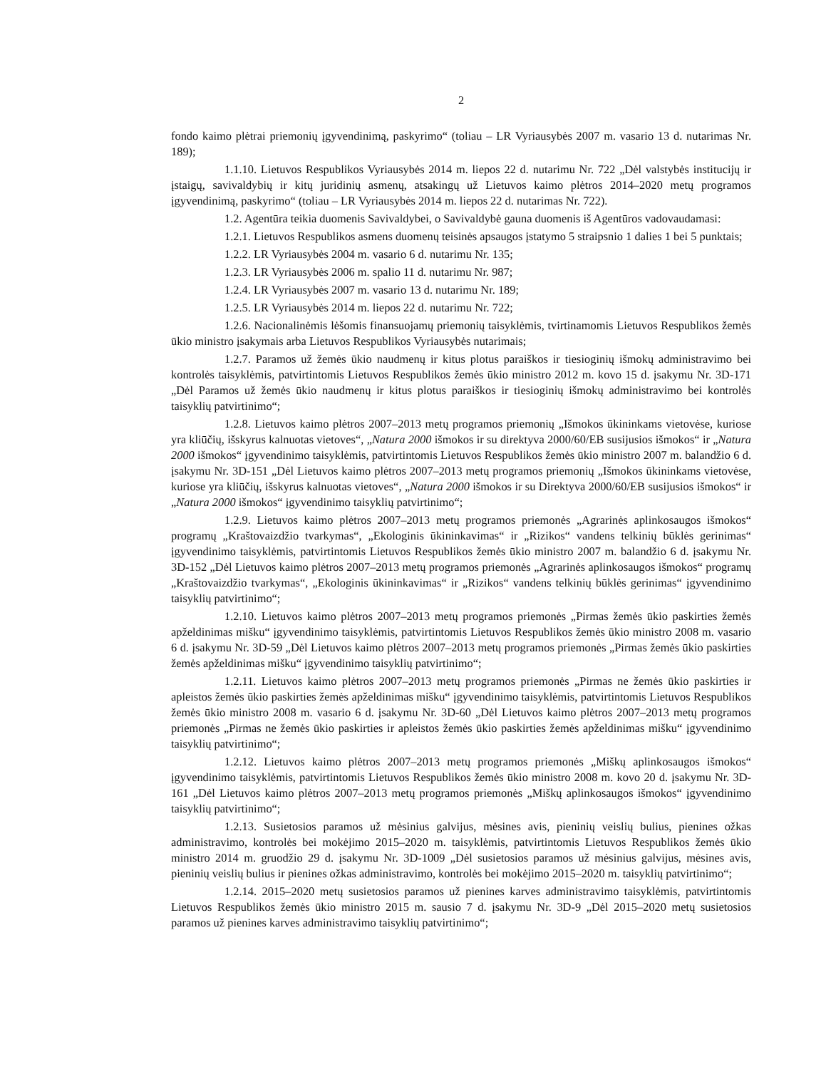2
fondo kaimo plėtrai priemonių įgyvendinimą, paskyrimo“ (toliau – LR Vyriausybės 2007 m. vasario 13 d. nutarimas Nr. 189);
1.1.10. Lietuvos Respublikos Vyriausybės 2014 m. liepos 22 d. nutarimu Nr. 722 „Dėl valstybės institucijų ir įstaigų, savivaldybių ir kitų juridinių asmenų, atsakingų už Lietuvos kaimo plėtros 2014–2020 metų programos įgyvendinimą, paskyrimo“ (toliau – LR Vyriausybės 2014 m. liepos 22 d. nutarimas Nr. 722).
1.2. Agentūra teikia duomenis Savivaldybei, o Savivaldybė gauna duomenis iš Agentūros vadovaudamasi:
1.2.1. Lietuvos Respublikos asmens duomenų teisinės apsaugos įstatymo 5 straipsnio 1 dalies 1 bei 5 punktais;
1.2.2. LR Vyriausybės 2004 m. vasario 6 d. nutarimu Nr. 135;
1.2.3. LR Vyriausybės 2006 m. spalio 11 d. nutarimu Nr. 987;
1.2.4. LR Vyriausybės 2007 m. vasario 13 d. nutarimu Nr. 189;
1.2.5. LR Vyriausybės 2014 m. liepos 22 d. nutarimu Nr. 722;
1.2.6. Nacionalinėmis lėšomis finansuojamų priemonių taisyklėmis, tvirtinamomis Lietuvos Respublikos žemės ūkio ministro įsakymais arba Lietuvos Respublikos Vyriausybės nutarimais;
1.2.7. Paramos už žemės ūkio naudmenų ir kitus plotus paraiškos ir tiesioginių išmokų administravimo bei kontrolės taisyklėmis, patvirtintomis Lietuvos Respublikos žemės ūkio ministro 2012 m. kovo 15 d. įsakymu Nr. 3D-171 „Dėl Paramos už žemės ūkio naudmenų ir kitus plotus paraiškos ir tiesioginių išmokų administravimo bei kontrolės taisyklių patvirtinimo“;
1.2.8. Lietuvos kaimo plėtros 2007–2013 metų programos priemonių „Išmokos ūkininkams vietovėse, kuriose yra kliūčių, išskyrus kalnuotas vietoves“, „Natura 2000 išmokos ir su direktyva 2000/60/EB susijusios išmokos“ ir „Natura 2000 išmokos“ įgyvendinimo taisyklėmis, patvirtintomis Lietuvos Respublikos žemės ūkio ministro 2007 m. balandžio 6 d. įsakymu Nr. 3D-151 „Dėl Lietuvos kaimo plėtros 2007–2013 metų programos priemonių „Išmokos ūkininkams vietovėse, kuriose yra kliūčių, išskyrus kalnuotas vietoves“, „Natura 2000 išmokos ir su Direktyva 2000/60/EB susijusios išmokos“ ir „Natura 2000 išmokos“ įgyvendinimo taisyklių patvirtinimo“;
1.2.9. Lietuvos kaimo plėtros 2007–2013 metų programos priemonės „Agrarinės aplinkosaugos išmokos“ programų „Kraštovaizdžio tvarkymas“, „Ekologinis ūkininkavimas“ ir „Rizikos“ vandens telkinių būklės gerinimas“ įgyvendinimo taisyklėmis, patvirtintomis Lietuvos Respublikos žemės ūkio ministro 2007 m. balandžio 6 d. įsakymu Nr. 3D-152 „Dėl Lietuvos kaimo plėtros 2007–2013 metų programos priemonės „Agrarinės aplinkosaugos išmokos“ programų „Kraštovaizdžio tvarkymas“, „Ekologinis ūkininkavimas“ ir „Rizikos“ vandens telkinių būklės gerinimas“ įgyvendinimo taisyklių patvirtinimo“;
1.2.10. Lietuvos kaimo plėtros 2007–2013 metų programos priemonės „Pirmas žemės ūkio paskirties žemės apželdinimas mišku“ įgyvendinimo taisyklėmis, patvirtintomis Lietuvos Respublikos žemės ūkio ministro 2008 m. vasario 6 d. įsakymu Nr. 3D-59 „Dėl Lietuvos kaimo plėtros 2007–2013 metų programos priemonės „Pirmas žemės ūkio paskirties žemės apželdinimas mišku“ įgyvendinimo taisyklių patvirtinimo“;
1.2.11. Lietuvos kaimo plėtros 2007–2013 metų programos priemonės „Pirmas ne žemės ūkio paskirties ir apleistos žemės ūkio paskirties žemės apželdinimas mišku“ įgyvendinimo taisyklėmis, patvirtintomis Lietuvos Respublikos žemės ūkio ministro 2008 m. vasario 6 d. įsakymu Nr. 3D-60 „Dėl Lietuvos kaimo plėtros 2007–2013 metų programos priemonės „Pirmas ne žemės ūkio paskirties ir apleistos žemės ūkio paskirties žemės apželdinimas mišku“ įgyvendinimo taisyklių patvirtinimo“;
1.2.12. Lietuvos kaimo plėtros 2007–2013 metų programos priemonės „Miškų aplinkosaugos išmokos“ įgyvendinimo taisyklėmis, patvirtintomis Lietuvos Respublikos žemės ūkio ministro 2008 m. kovo 20 d. įsakymu Nr. 3D-161 „Dėl Lietuvos kaimo plėtros 2007–2013 metų programos priemonės „Miškų aplinkosaugos išmokos“ įgyvendinimo taisyklių patvirtinimo“;
1.2.13. Susietosios paramos už mėsinius galvijus, mėsines avis, pieninių veislių bulius, pienines ožkas administravimo, kontrolės bei mokėjimo 2015–2020 m. taisyklėmis, patvirtintomis Lietuvos Respublikos žemės ūkio ministro 2014 m. gruodžio 29 d. įsakymu Nr. 3D-1009 „Dėl susietosios paramos už mėsinius galvijus, mėsines avis, pieninių veislių bulius ir pienines ožkas administravimo, kontrolės bei mokėjimo 2015–2020 m. taisyklių patvirtinimo“;
1.2.14. 2015–2020 metų susietosios paramos už pienines karves administravimo taisyklėmis, patvirtintomis Lietuvos Respublikos žemės ūkio ministro 2015 m. sausio 7 d. įsakymu Nr. 3D-9 „Dėl 2015–2020 metų susietosios paramos už pienines karves administravimo taisyklių patvirtinimo“;